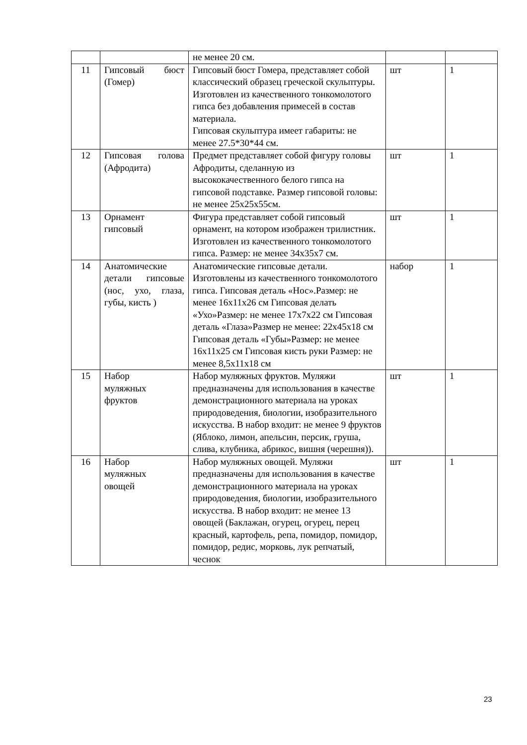| | | не менее 20 см. | | |
| 11 | Гипсовый бюст (Гомер) | Гипсовый бюст Гомера, представляет собой классический образец греческой скульптуры. Изготовлен из качественного тонкомолотого гипса без добавления примесей в состав материала. Гипсовая скульптура имеет габариты: не менее 27.5*30*44 см. | шт | 1 |
| 12 | Гипсовая голова (Афродита) | Предмет представляет собой фигуру головы Афродиты, сделанную из высококачественного белого гипса на гипсовой подставке. Размер гипсовой головы: не менее 25х25х55см. | шт | 1 |
| 13 | Орнамент гипсовый | Фигура представляет собой гипсовый орнамент, на котором изображен трилистник. Изготовлен из качественного тонкомолотого гипса. Размер: не менее 34х35х7 см. | шт | 1 |
| 14 | Анатомические детали гипсовые (нос, ухо, глаза, губы, кисть ) | Анатомические гипсовые детали. Изготовлены из качественного тонкомолотого гипса. Гипсовая деталь «Нос».Размер: не менее 16х11х26 см Гипсовая делать «Ухо»Размер: не менее 17х7х22 см Гипсовая деталь «Глаза»Размер не менее: 22х45х18 см Гипсовая деталь «Губы»Размер: не менее 16х11х25 см Гипсовая кисть руки Размер: не менее 8,5х11х18 см | набор | 1 |
| 15 | Набор муляжных фруктов | Набор муляжных фруктов. Муляжи предназначены для использования в качестве демонстрационного материала на уроках природоведения, биологии, изобразительного искусства. В набор входит: не менее 9 фруктов (Яблоко, лимон, апельсин, персик, груша, слива, клубника, абрикос, вишня (черешня)). | шт | 1 |
| 16 | Набор муляжных овощей | Набор муляжных овощей. Муляжи предназначены для использования в качестве демонстрационного материала на уроках природоведения, биологии, изобразительного искусства. В набор входит: не менее 13 овощей (Баклажан, огурец, огурец, перец красный, картофель, репа, помидор, помидор, помидор, редис, морковь, лук репчатый, чеснок | шт | 1 |
23